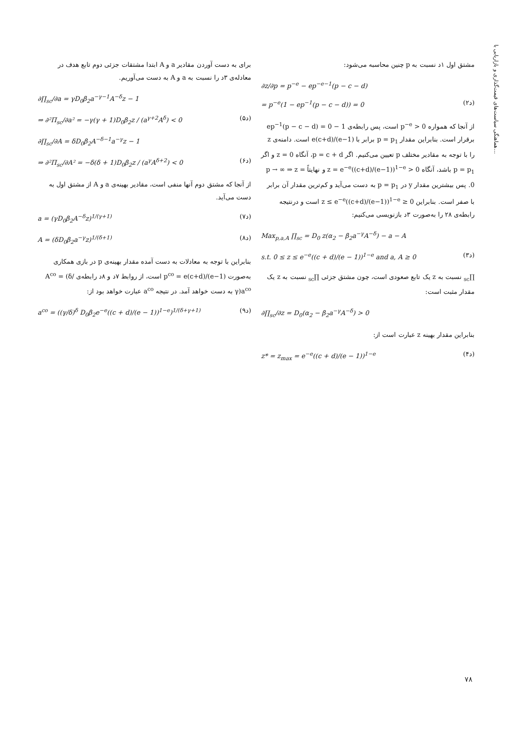هماهنگی سیاست‌های قیمت‌گذاری و بازاریابی با...
مشتق اول ۱د نسبت به p چنین محاسبه می‌شود:
∂z/∂p = p<sup>−e</sup> − ep<sup>−e−1</sup>(p − c − d)
= p<sup>−e</sup>(1 − ep<sup>−1</sup>(p − c − d)) = 0 (۲د)
از آنجا که همواره p<sup>−e</sup> > 0 است، پس رابطه‌ی 1 − ep<sup>−1</sup>(p − c − d) = 0 برقرار است. بنابراین مقدار p = p<sub>1</sub> برابر با e(c+d)/(e−1) است. دامنه‌ی z را با توجه به مقادیر مختلف p تعیین می‌کنیم. اگر p = c + d، آنگاه z = 0 و اگر p = p<sub>1</sub> باشد، آنگاه z = e<sup>−e</sup>((c+d)/(e−1))<sup>1−e</sup> > 0 و نهایتاً p → ∞ ⇒ z = 0. پس بیشترین مقدار y در p = p<sub>1</sub> به دست می‌آید و کم‌ترین مقدار آن برابر با صفر است. بنابراین 0 ≤ z ≤ e<sup>−e</sup>((c+d)/(e−1))<sup>1−e</sup> است و درنتیجه رابطه‌ی ۲۸ را به‌صورت ۳د بازنویسی می‌کنیم:
Max<sub>p,a,A</sub> ∏<sub>sc</sub> = D<sub>0</sub> z(α<sub>2</sub> − β<sub>2</sub>a<sup>−γ</sup>A<sup>−δ</sup>) − a − A
s.t. 0 ≤ z ≤ e<sup>−e</sup>((c + d)/(e − 1))<sup>1−e</sup> and a, A ≥ 0 (۳د)
∏<sub>sc</sub> نسبت به z یک تابع صعودی است، چون مشتق جزئی ∏<sub>sc</sub> نسبت به z یک مقدار مثبت است:
∂∏<sub>sc</sub>/∂z = D<sub>0</sub>(α<sub>2</sub> − β<sub>2</sub>a<sup>−γ</sup>A<sup>−δ</sup>) > 0
بنابراین مقدار بهینه z عبارت است از:
z* = z<sub>max</sub> = e<sup>−e</sup>((c + d)/(e − 1))<sup>1−e</sup> (۴د)
برای به دست آوردن مقادیر a و A ابتدا مشتقات جزئی دوم تابع هدف در معادله‌ی ۳د را نسبت به a و A به دست می‌آوریم.
∂∏<sub>sc</sub>/∂a = γD<sub>0</sub>β<sub>2</sub>a<sup>−γ−1</sup>A<sup>−δ</sup>z − 1
⇒ ∂²Π<sub>sc</sub>/∂a² = −γ(γ + 1)D<sub>0</sub>β<sub>2</sub>z / (a<sup>γ+2</sup>A<sup>δ</sup>) < 0 (۵د)
∂∏<sub>sc</sub>/∂A = δD<sub>0</sub>β<sub>2</sub>A<sup>−δ−1</sup>a<sup>−γ</sup>z − 1
⇒ ∂²Π<sub>sc</sub>/∂A² = −δ(δ + 1)D<sub>0</sub>β<sub>2</sub>z / (a<sup>γ</sup>A<sup>δ+2</sup>) < 0 (۶د)
از آنجا که مشتق دوم آنها منفی است، مقادیر بهینه‌ی a و A از مشتق اول به دست می‌آید.
a = (γD<sub>0</sub>β<sub>2</sub>A<sup>−δ</sup>z)<sup>1/(γ+1)</sup> (۷د)
A = (δD<sub>0</sub>β<sub>2</sub>a<sup>−γ</sup>z)<sup>1/(δ+1)</sup> (۸د)
بنابراین با توجه به معادلات به دست آمده مقدار بهینه‌ی p در بازی همکاری به‌صورت p<sup>co</sup> = e(c+d)/(e−1) است، از روابط ۷د و ۸د رابطه‌ی A<sup>co</sup> = (δ/γ)a<sup>co</sup> به دست خواهد آمد. در نتیجه a<sup>co</sup> عبارت خواهد بود از:
a<sup>co</sup> = ((γ/δ)<sup>δ</sup> D<sub>0</sub>β<sub>2</sub>e<sup>−e</sup>((c + d)/(e − 1))<sup>1−e</sup>)<sup>1/(δ+γ+1)</sup> (۹د)
۷۸